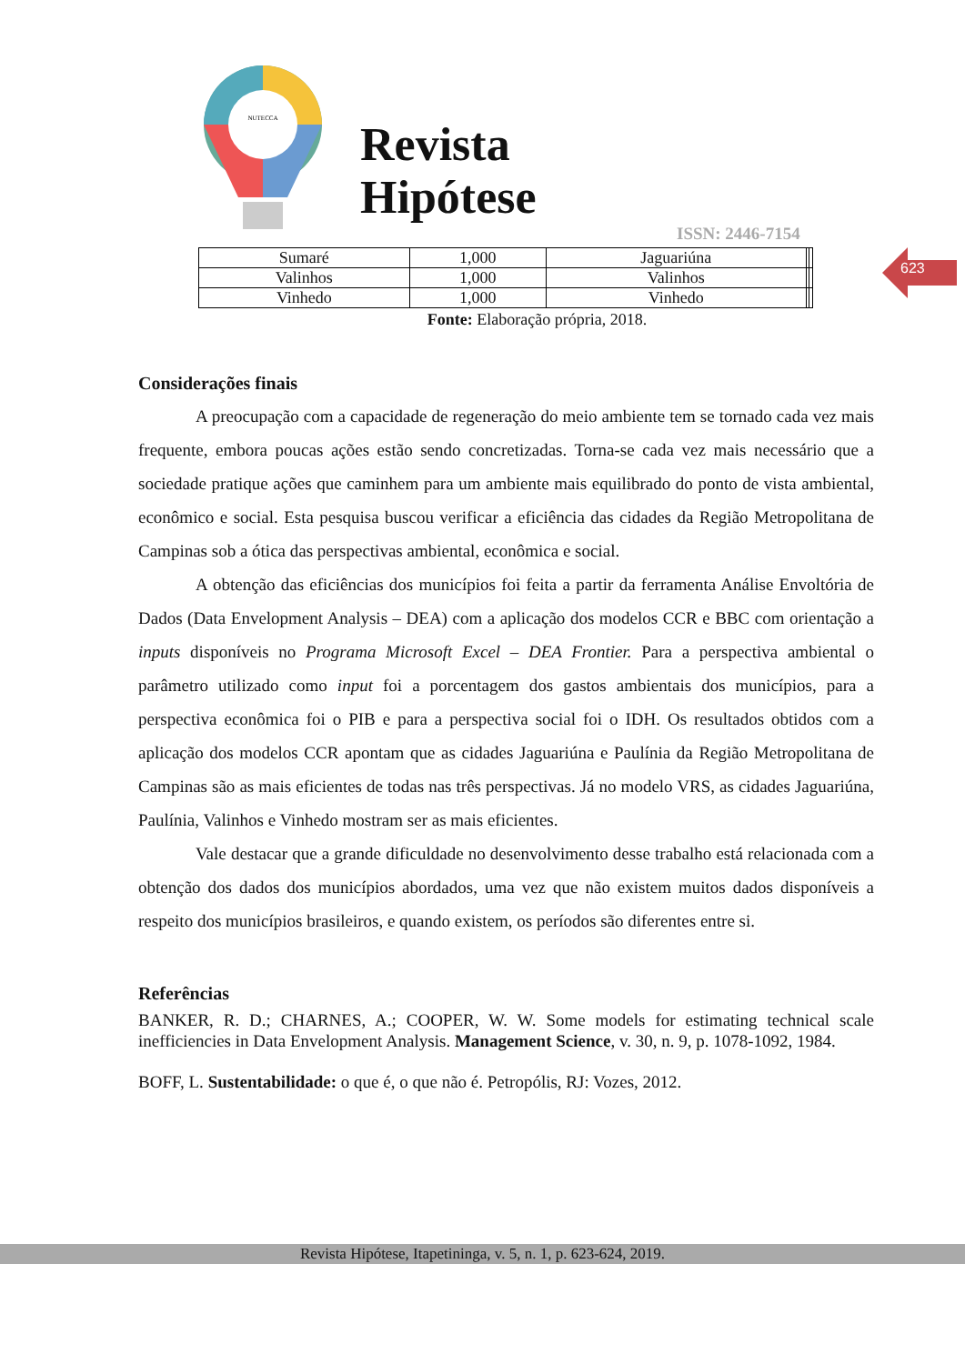NUTECCA
Revista
Hipótese
ISSN: 2446-7154
623
| Sumaré | 1,000 | Jaguariúna | | |
| Valinhos | 1,000 | Valinhos | | |
| Vinhedo | 1,000 | Vinhedo | | |
Fonte: Elaboração própria, 2018.
Considerações finais
A preocupação com a capacidade de regeneração do meio ambiente tem se tornado cada vez mais frequente, embora poucas ações estão sendo concretizadas. Torna-se cada vez mais necessário que a sociedade pratique ações que caminhem para um ambiente mais equilibrado do ponto de vista ambiental, econômico e social. Esta pesquisa buscou verificar a eficiência das cidades da Região Metropolitana de Campinas sob a ótica das perspectivas ambiental, econômica e social.
A obtenção das eficiências dos municípios foi feita a partir da ferramenta Análise Envoltória de Dados (Data Envelopment Analysis – DEA) com a aplicação dos modelos CCR e BBC com orientação a inputs disponíveis no Programa Microsoft Excel – DEA Frontier. Para a perspectiva ambiental o parâmetro utilizado como input foi a porcentagem dos gastos ambientais dos municípios, para a perspectiva econômica foi o PIB e para a perspectiva social foi o IDH. Os resultados obtidos com a aplicação dos modelos CCR apontam que as cidades Jaguariúna e Paulínia da Região Metropolitana de Campinas são as mais eficientes de todas nas três perspectivas. Já no modelo VRS, as cidades Jaguariúna, Paulínia, Valinhos e Vinhedo mostram ser as mais eficientes.
Vale destacar que a grande dificuldade no desenvolvimento desse trabalho está relacionada com a obtenção dos dados dos municípios abordados, uma vez que não existem muitos dados disponíveis a respeito dos municípios brasileiros, e quando existem, os períodos são diferentes entre si.
Referências
BANKER, R. D.; CHARNES, A.; COOPER, W. W. Some models for estimating technical scale inefficiencies in Data Envelopment Analysis. Management Science, v. 30, n. 9, p. 1078-1092, 1984.
BOFF, L. Sustentabilidade: o que é, o que não é. Petropólis, RJ: Vozes, 2012.
Revista Hipótese, Itapetininga, v. 5, n. 1, p. 623-624, 2019.